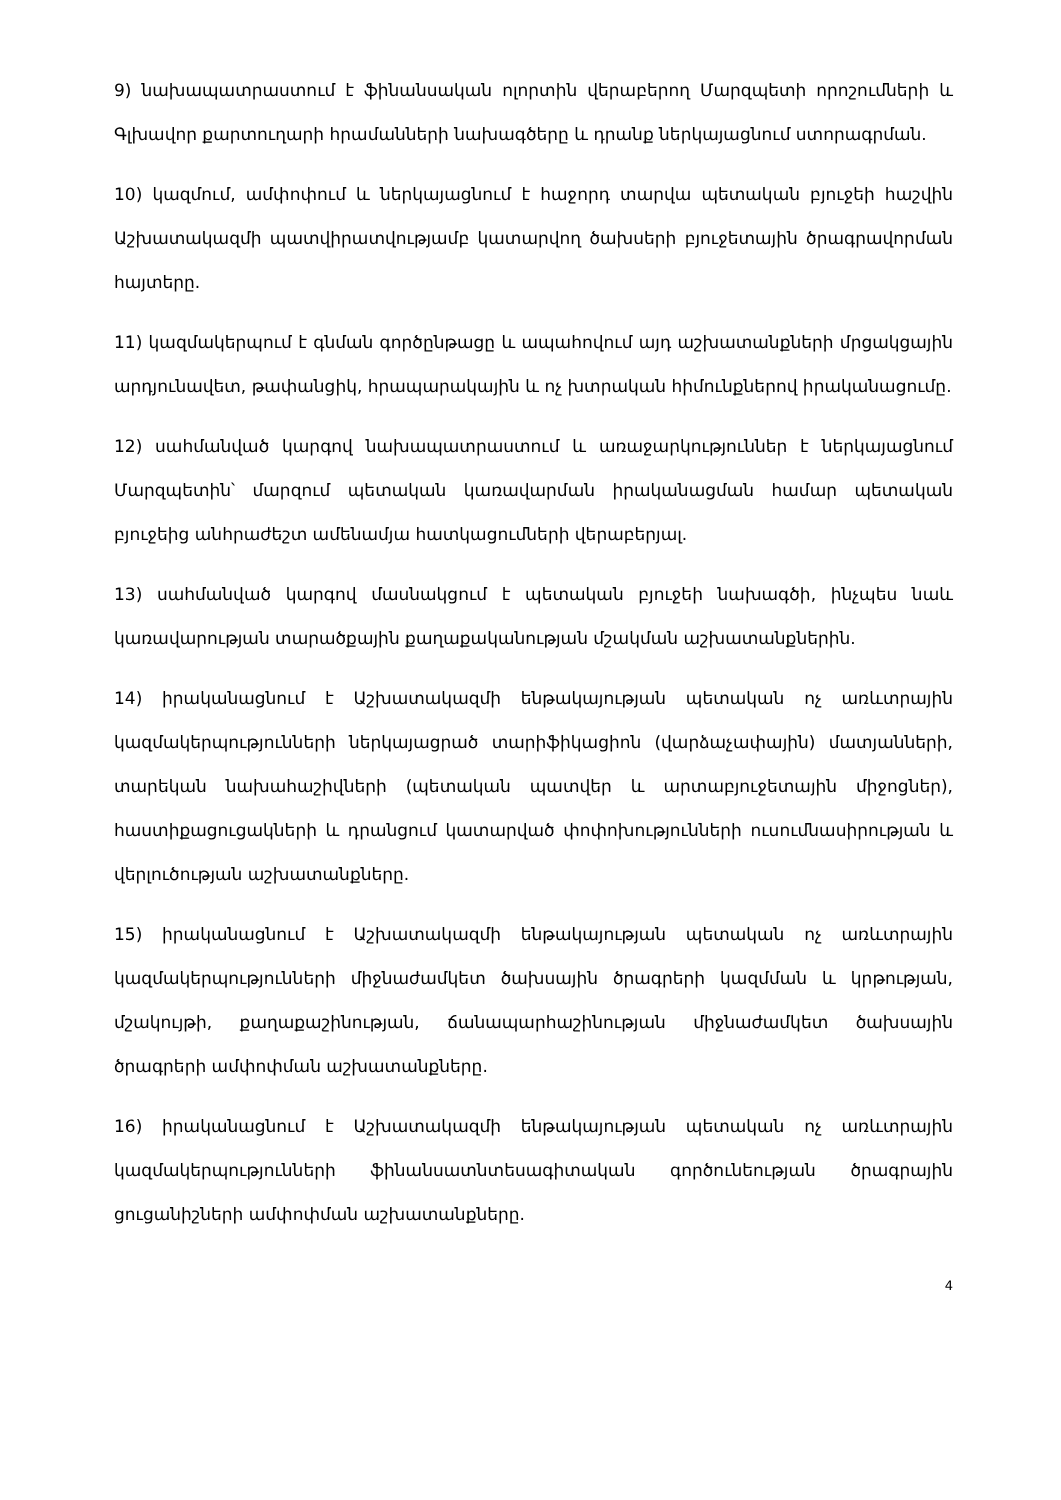9) նախապատրաստում է ֆինանսական ոլորտին վերաբերող Մարզպետի որոշումների և Գլխավոր քարտուղարի հրամանների նախագծերը և դրանք ներկայացնում ստորագրման.
10) կազմում, ամփոփում և ներկայացնում է հաջորդ տարվա պետական բյուջեի հաշվին Աշխատակազմի պատվիրատվությամբ կատարվող ծախսերի բյուջետային ծրագրավորման հայտերը.
11) կազմակերպում է գնման գործընթացը և ապահովում այդ աշխատանքների մրցակցային արդյունավետ, թափանցիկ, հրապարակային և ոչ խտրական հիմունքներով իրականացումը.
12) սահմանված կարգով նախապատրաստում և առաջարկություններ է ներկայացնում Մարզպետին՝ մարզում պետական կառավարման իրականացման համար պետական բյուջեից անհրաժեշտ ամենամյա հատկացումների վերաբերյալ.
13) սահմանված կարգով մասնակցում է պետական բյուջեի նախագծի, ինչպես նաև կառավարության տարածքային քաղաքականության մշակման աշխատանքներին.
14) իրականացնում է Աշխատակազմի ենթակայության պետական ոչ առևտրային կազմակերպությունների ներկայացրած տարիֆիկացիոն (վարձաչափային) մատյանների, տարեկան նախահաշիվների (պետական պատվեր և արտաբյուջետային միջոցներ), հաստիքացուցակների և դրանցում կատարված փոփոխությունների ուսումնասիրության և վերլուծության աշխատանքները.
15) իրականացնում է Աշխատակազմի ենթակայության պետական ոչ առևտրային կազմակերպությունների միջնաժամկետ ծախսային ծրագրերի կազմման և կրթության, մշակույթի, քաղաքաշինության, ճանապարհաշինության միջնաժամկետ ծախսային ծրագրերի ամփոփման աշխատանքները.
16) իրականացնում է Աշխատակազմի ենթակայության պետական ոչ առևտրային կազմակերպությունների ֆինանսատնտեսագիտական գործունեության ծրագրային ցուցանիշների ամփոփման աշխատանքները.
4